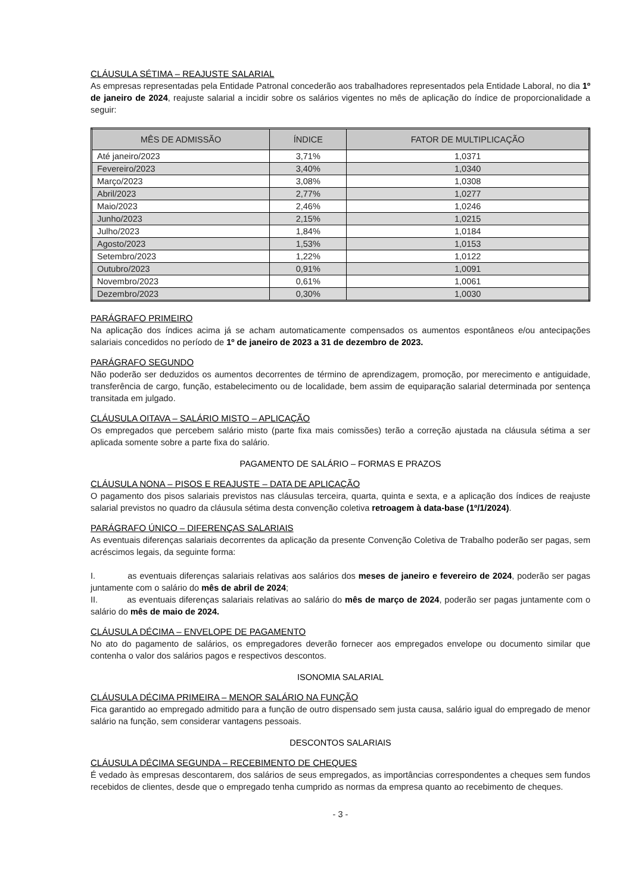CLÁUSULA SÉTIMA – REAJUSTE SALARIAL
As empresas representadas pela Entidade Patronal concederão aos trabalhadores representados pela Entidade Laboral, no dia 1º de janeiro de 2024, reajuste salarial a incidir sobre os salários vigentes no mês de aplicação do índice de proporcionalidade a seguir:
| MÊS DE ADMISSÃO | ÍNDICE | FATOR DE MULTIPLICAÇÃO |
| --- | --- | --- |
| Até janeiro/2023 | 3,71% | 1,0371 |
| Fevereiro/2023 | 3,40% | 1,0340 |
| Março/2023 | 3,08% | 1,0308 |
| Abril/2023 | 2,77% | 1,0277 |
| Maio/2023 | 2,46% | 1,0246 |
| Junho/2023 | 2,15% | 1,0215 |
| Julho/2023 | 1,84% | 1,0184 |
| Agosto/2023 | 1,53% | 1,0153 |
| Setembro/2023 | 1,22% | 1,0122 |
| Outubro/2023 | 0,91% | 1,0091 |
| Novembro/2023 | 0,61% | 1,0061 |
| Dezembro/2023 | 0,30% | 1,0030 |
PARÁGRAFO PRIMEIRO
Na aplicação dos índices acima já se acham automaticamente compensados os aumentos espontâneos e/ou antecipações salariais concedidos no período de 1º de janeiro de 2023 a 31 de dezembro de 2023.
PARÁGRAFO SEGUNDO
Não poderão ser deduzidos os aumentos decorrentes de término de aprendizagem, promoção, por merecimento e antiguidade, transferência de cargo, função, estabelecimento ou de localidade, bem assim de equiparação salarial determinada por sentença transitada em julgado.
CLÁUSULA OITAVA – SALÁRIO MISTO – APLICAÇÃO
Os empregados que percebem salário misto (parte fixa mais comissões) terão a correção ajustada na cláusula sétima a ser aplicada somente sobre a parte fixa do salário.
PAGAMENTO DE SALÁRIO – FORMAS E PRAZOS
CLÁUSULA NONA – PISOS E REAJUSTE – DATA DE APLICAÇÃO
O pagamento dos pisos salariais previstos nas cláusulas terceira, quarta, quinta e sexta, e a aplicação dos índices de reajuste salarial previstos no quadro da cláusula sétima desta convenção coletiva retroagem à data-base (1º/1/2024).
PARÁGRAFO ÚNICO – DIFERENÇAS SALARIAIS
As eventuais diferenças salariais decorrentes da aplicação da presente Convenção Coletiva de Trabalho poderão ser pagas, sem acréscimos legais, da seguinte forma:
I. as eventuais diferenças salariais relativas aos salários dos meses de janeiro e fevereiro de 2024, poderão ser pagas juntamente com o salário do mês de abril de 2024;
II. as eventuais diferenças salariais relativas ao salário do mês de março de 2024, poderão ser pagas juntamente com o salário do mês de maio de 2024.
CLÁUSULA DÉCIMA – ENVELOPE DE PAGAMENTO
No ato do pagamento de salários, os empregadores deverão fornecer aos empregados envelope ou documento similar que contenha o valor dos salários pagos e respectivos descontos.
ISONOMIA SALARIAL
CLÁUSULA DÉCIMA PRIMEIRA – MENOR SALÁRIO NA FUNÇÃO
Fica garantido ao empregado admitido para a função de outro dispensado sem justa causa, salário igual do empregado de menor salário na função, sem considerar vantagens pessoais.
DESCONTOS SALARIAIS
CLÁUSULA DÉCIMA SEGUNDA – RECEBIMENTO DE CHEQUES
É vedado às empresas descontarem, dos salários de seus empregados, as importâncias correspondentes a cheques sem fundos recebidos de clientes, desde que o empregado tenha cumprido as normas da empresa quanto ao recebimento de cheques.
- 3 -